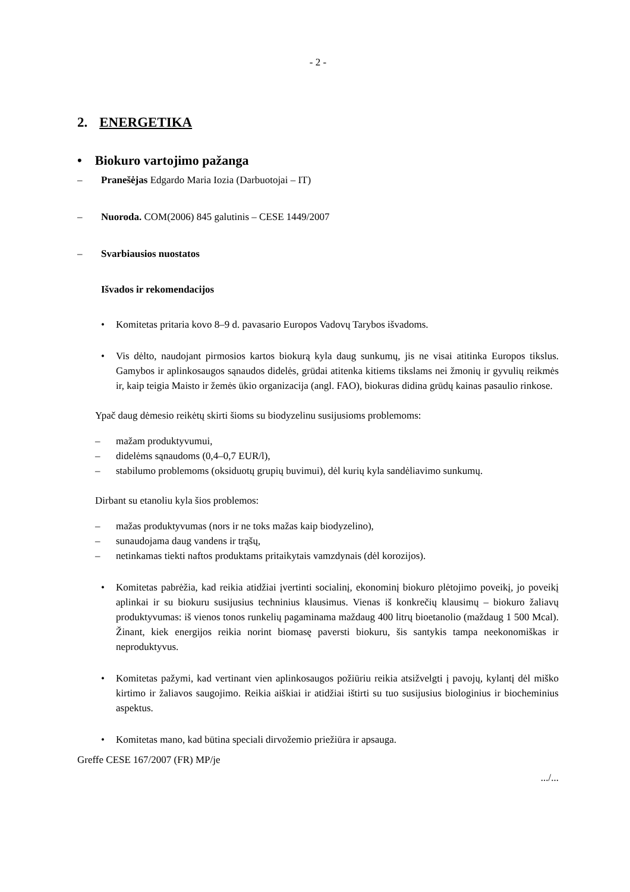- 2 -
2. ENERGETIKA
• Biokuro vartojimo pažanga
– Pranešėjas Edgardo Maria Iozia (Darbuotojai – IT)
– Nuoroda. COM(2006) 845 galutinis – CESE 1449/2007
– Svarbiausios nuostatos
Išvados ir rekomendacijos
• Komitetas pritaria kovo 8–9 d. pavasario Europos Vadovų Tarybos išvadoms.
• Vis dėlto, naudojant pirmosios kartos biokurą kyla daug sunkumų, jis ne visai atitinka Europos tikslus. Gamybos ir aplinkosaugos sąnaudos didelės, grūdai atitenka kitiems tikslams nei žmonių ir gyvulių reikmės ir, kaip teigia Maisto ir žemės ūkio organizacija (angl. FAO), biokuras didina grūdų kainas pasaulio rinkose.
Ypač daug dėmesio reikėtų skirti šioms su biodyzelinu susijusioms problemoms:
– mažam produktyvumui,
– didelėms sąnaudoms (0,4–0,7 EUR/l),
– stabilumo problemoms (oksiduotų grupių buvimui), dėl kurių kyla sandėliavimo sunkumų.
Dirbant su etanoliu kyla šios problemos:
– mažas produktyvumas (nors ir ne toks mažas kaip biodyzelino),
– sunaudojama daug vandens ir trąšų,
– netinkamas tiekti naftos produktams pritaikytais vamzdynais (dėl korozijos).
• Komitetas pabrėžia, kad reikia atidžiai įvertinti socialinį, ekonominį biokuro plėtojimo poveikį, jo poveikį aplinkai ir su biokuru susijusius techninius klausimus. Vienas iš konkrečių klausimų – biokuro žaliavų produktyvumas: iš vienos tonos runkelių pagaminama maždaug 400 litrų bioetanolio (maždaug 1 500 Mcal). Žinant, kiek energijos reikia norint biomasę paversti biokuru, šis santykis tampa neekonomiškas ir neproduktyvus.
• Komitetas pažymi, kad vertinant vien aplinkosaugos požiūriu reikia atsižvelgti į pavojų, kylantį dėl miško kirtimo ir žaliavos saugojimo. Reikia aiškiai ir atidžiai ištirti su tuo susijusius biologinius ir biocheminius aspektus.
• Komitetas mano, kad būtina speciali dirvožemio priežiūra ir apsauga.
Greffe CESE 167/2007 (FR) MP/je
.../...